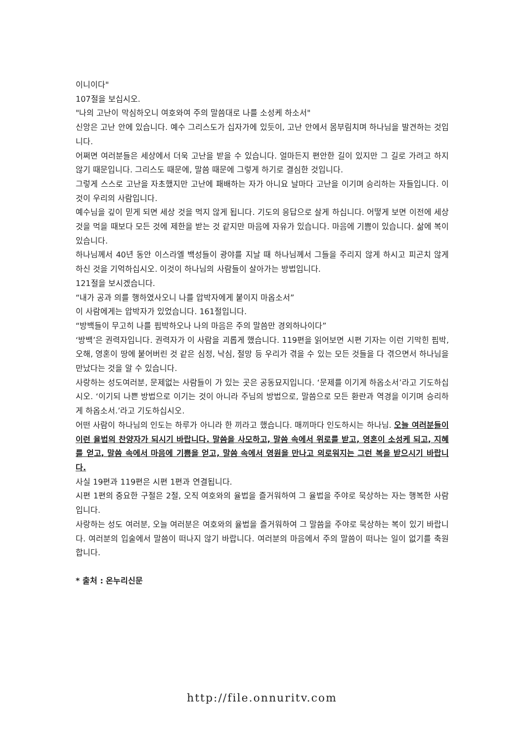이니이다"
107절을 보십시오.
"나의 고난이 막심하오니 여호와여 주의 말씀대로 나를 소성케 하소서"
신앙은 고난 안에 있습니다. 예수 그리스도가 십자가에 있듯이, 고난 안에서 몸부림치며 하나님을 발견하는 것입니다.
어쩌면 여러분들은 세상에서 더욱 고난을 받을 수 있습니다. 얼마든지 편안한 길이 있지만 그 길로 가려고 하지 않기 때문입니다. 그리스도 때문에, 말씀 때문에 그렇게 하기로 결심한 것입니다.
그렇게 스스로 고난을 자초했지만 고난에 패배하는 자가 아니요 날마다 고난을 이기며 승리하는 자들입니다. 이것이 우리의 사람입니다.
예수님을 깊이 믿게 되면 세상 것을 먹지 않게 됩니다. 기도의 응답으로 살게 하십니다. 어떻게 보면 이전에 세상 것을 먹을 때보다 모든 것에 제한을 받는 것 같지만 마음에 자유가 있습니다. 마음에 기쁨이 있습니다. 삶에 복이 있습니다.
하나님께서 40년 동안 이스라엘 백성들이 광야를 지날 때 하나님께서 그들을 주리지 않게 하시고 피곤치 않게 하신 것을 기억하십시오. 이것이 하나님의 사람들이 살아가는 방법입니다.
121절을 보시겠습니다.
“내가 공과 의를 행하였사오니 나를 압박자에게 붙이지 마옵소서”
이 사람에게는 압박자가 있었습니다. 161절입니다.
“방백들이 무고히 나를 핍박하오나 나의 마음은 주의 말씀만 경외하나이다”
‘방백’은 권력자입니다. 권력자가 이 사람을 괴롭게 했습니다. 119편을 읽어보면 시편 기자는 이런 기막힌 핍박, 오해, 영혼이 땅에 붙어버린 것 같은 심정, 낙심, 절망 등 우리가 겪을 수 있는 모든 것들을 다 겪으면서 하나님을 만났다는 것을 알 수 있습니다.
사랑하는 성도여러분, 문제없는 사람들이 가 있는 곳은 공동묘지입니다. ‘문제를 이기게 하옵소서’라고 기도하십시오. ‘이기되 나쁜 방법으로 이기는 것이 아니라 주님의 방법으로, 말씀으로 모든 환란과 역경을 이기며 승리하게 하옵소서.’라고 기도하십시오.
어떤 사람이 하나님의 인도는 하루가 아니라 한 끼라고 했습니다. 매끼마다 인도하시는 하나님. 오늘 여러분들이 이런 율법의 찬양자가 되시기 바랍니다. 말씀을 사모하고, 말씀 속에서 위로를 받고, 영혼이 소성케 되고, 지혜를 얻고, 말씀 속에서 마음에 기쁨을 얻고, 말씀 속에서 영원을 만나고 의로워지는 그런 복을 받으시기 바랍니다.
사실 19편과 119편은 시편 1편과 연결됩니다.
시편 1편의 중요한 구절은 2절, 오직 여호와의 율법을 즐거워하여 그 율법을 주야로 묵상하는 자는 행복한 사람입니다.
사랑하는 성도 여러분, 오늘 여러분은 여호와의 율법을 즐거워하여 그 말씀을 주야로 묵상하는 복이 있기 바랍니다. 여러분의 입술에서 말씀이 떠나지 않기 바랍니다. 여러분의 마음에서 주의 말씀이 떠나는 일이 없기를 축원합니다.
* 출처 : 온누리신문
http://file.onnuritv.com